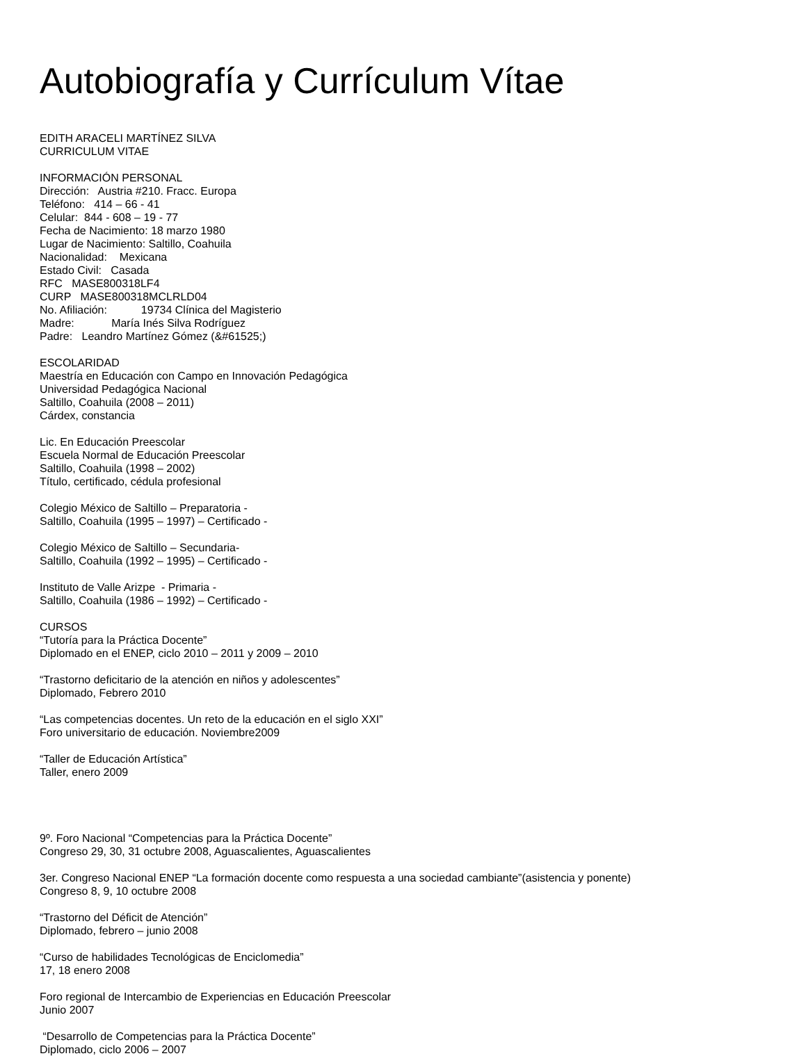Autobiografía y Currículum Vítae
EDITH ARACELI MARTÍNEZ SILVA CURRICULUM VITAE
INFORMACIÓN PERSONAL Dirección: Austria #210. Fracc. Europa Teléfono: 414 – 66 - 41 Celular: 844 - 608 – 19 - 77 Fecha de Nacimiento: 18 marzo 1980 Lugar de Nacimiento: Saltillo, Coahuila Nacionalidad: Mexicana Estado Civil: Casada RFC MASE800318LF4 CURP MASE800318MCLRLD04 No. Afiliación: 19734 Clínica del Magisterio Madre: María Inés Silva Rodríguez Padre: Leandro Martínez Gómez (&#61525;)
ESCOLARIDAD Maestría en Educación con Campo en Innovación Pedagógica Universidad Pedagógica Nacional Saltillo, Coahuila (2008 – 2011) Cárdex, constancia
Lic. En Educación Preescolar Escuela Normal de Educación Preescolar Saltillo, Coahuila (1998 – 2002) Título, certificado, cédula profesional
Colegio México de Saltillo – Preparatoria - Saltillo, Coahuila (1995 – 1997) – Certificado -
Colegio México de Saltillo – Secundaria- Saltillo, Coahuila (1992 – 1995) – Certificado -
Instituto de Valle Arizpe - Primaria - Saltillo, Coahuila (1986 – 1992) – Certificado -
CURSOS “Tutoría para la Práctica Docente” Diplomado en el ENEP, ciclo 2010 – 2011 y 2009 – 2010
“Trastorno deficitario de la atención en niños y adolescentes” Diplomado, Febrero 2010
“Las competencias docentes. Un reto de la educación en el siglo XXI” Foro universitario de educación. Noviembre2009
“Taller de Educación Artística” Taller, enero 2009
9º. Foro Nacional “Competencias para la Práctica Docente” Congreso 29, 30, 31 octubre 2008, Aguascalientes, Aguascalientes
3er. Congreso Nacional ENEP “La formación docente como respuesta a una sociedad cambiante”(asistencia y ponente) Congreso 8, 9, 10 octubre 2008
“Trastorno del Déficit de Atención” Diplomado, febrero – junio 2008
“Curso de habilidades Tecnológicas de Enciclomedia” 17, 18 enero 2008
Foro regional de Intercambio de Experiencias en Educación Preescolar Junio 2007
“Desarrollo de Competencias para la Práctica Docente” Diplomado, ciclo 2006 – 2007